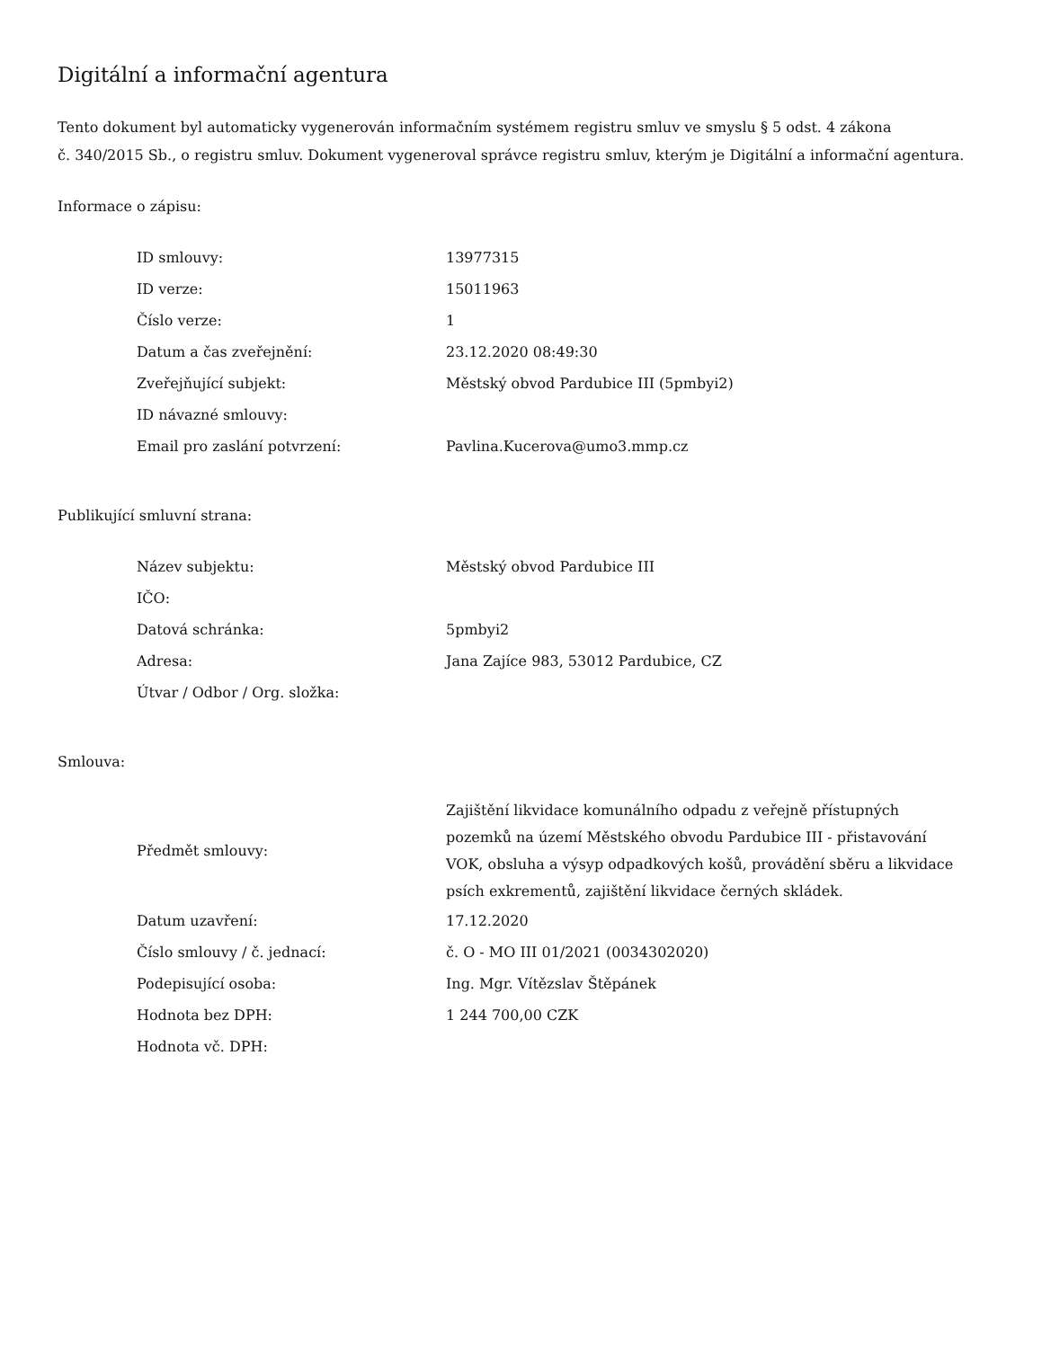Digitální a informační agentura
Tento dokument byl automaticky vygenerován informačním systémem registru smluv ve smyslu § 5 odst. 4 zákona
č. 340/2015 Sb., o registru smluv. Dokument vygeneroval správce registru smluv, kterým je Digitální a informační agentura.
Informace o zápisu:
| ID smlouvy: | 13977315 |
| ID verze: | 15011963 |
| Číslo verze: | 1 |
| Datum a čas zveřejnění: | 23.12.2020 08:49:30 |
| Zveřejňující subjekt: | Městský obvod Pardubice III (5pmbyi2) |
| ID návazné smlouvy: | |
| Email pro zaslání potvrzení: | Pavlina.Kucerova@umo3.mmp.cz |
Publikující smluvní strana:
| Název subjektu: | Městský obvod Pardubice III |
| IČO: | |
| Datová schránka: | 5pmbyi2 |
| Adresa: | Jana Zajíce 983, 53012 Pardubice, CZ |
| Útvar / Odbor / Org. složka: | |
Smlouva:
| Předmět smlouvy: | Zajištění likvidace komunálního odpadu z veřejně přístupných pozemků na území Městského obvodu Pardubice III - přistavování VOK, obsluha a výsyp odpadkových košů, provádění sběru a likvidace psích exkrementů, zajištění likvidace černých skládek. |
| Datum uzavření: | 17.12.2020 |
| Číslo smlouvy / č. jednací: | č. O - MO III 01/2021 (0034302020) |
| Podepisující osoba: | Ing. Mgr. Vítězslav Štěpánek |
| Hodnota bez DPH: | 1 244 700,00 CZK |
| Hodnota vč. DPH: | |